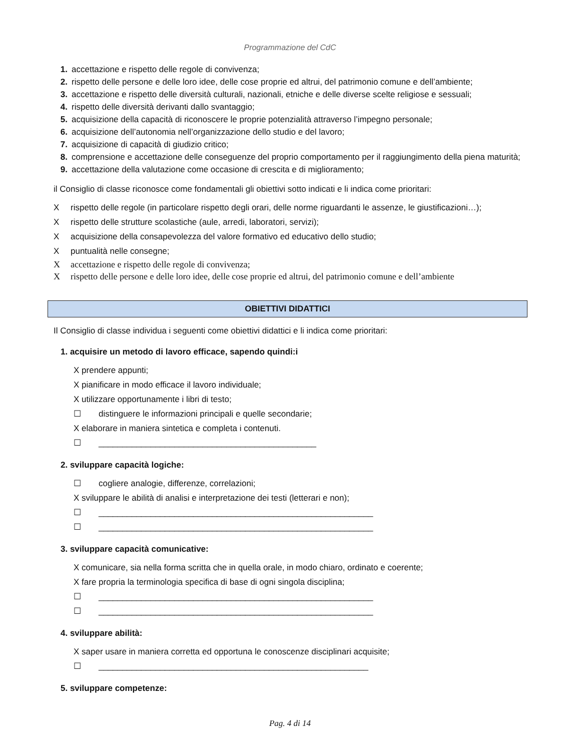Programmazione del CdC
1. accettazione e rispetto delle regole di convivenza;
2. rispetto delle persone e delle loro idee, delle cose proprie ed altrui, del patrimonio comune e dell’ambiente;
3. accettazione e rispetto delle diversità culturali, nazionali, etniche e delle diverse scelte religiose e sessuali;
4. rispetto delle diversità derivanti dallo svantaggio;
5. acquisizione della capacità di riconoscere le proprie potenzialità attraverso l’impegno personale;
6. acquisizione dell’autonomia nell’organizzazione dello studio e del lavoro;
7. acquisizione di capacità di giudizio critico;
8. comprensione e accettazione delle conseguenze del proprio comportamento per il raggiungimento della piena maturità;
9. accettazione della valutazione come occasione di crescita e di miglioramento;
il Consiglio di classe riconosce come fondamentali gli obiettivi sotto indicati e li indica come prioritari:
Xrispetto delle regole (in particolare rispetto degli orari, delle norme riguardanti le assenze, le giustificazioni…);
Xrispetto delle strutture scolastiche (aule, arredi, laboratori, servizi);
Xacquisizione della consapevolezza del valore formativo ed educativo dello studio;
Xpuntualità nelle consegne;
Xaccettazione e rispetto delle regole di convivenza;
Xrispetto delle persone e delle loro idee, delle cose proprie ed altrui, del patrimonio comune e dell’ambiente
OBIETTIVI DIDATTICI
Il Consiglio di classe individua i seguenti come obiettivi didattici e li indica come prioritari:
1. acquisire un metodo di lavoro efficace, sapendo quindi:i
X prendere appunti;
X pianificare in modo efficace il lavoro individuale;
X utilizzare opportunamente i libri di testo;
☐ distinguere le informazioni principali e quelle secondarie;
X elaborare in maniera sintetica e completa i contenuti.
☐ ______________________________________________
2. sviluppare capacità logiche:
☐ cogliere analogie, differenze, correlazioni;
X sviluppare le abilità di analisi e interpretazione dei testi (letterari e non);
☐ __________________________________________________________
☐ __________________________________________________________
3. sviluppare capacità comunicative:
X comunicare, sia nella forma scritta che in quella orale, in modo chiaro, ordinato e coerente;
X fare propria la terminologia specifica di base di ogni singola disciplina;
☐ __________________________________________________________
☐ __________________________________________________________
4. sviluppare abilità:
X saper usare in maniera corretta ed opportuna le conoscenze disciplinari acquisite;
☐ _________________________________________________________
5. sviluppare competenze:
Pag. 4 di 14